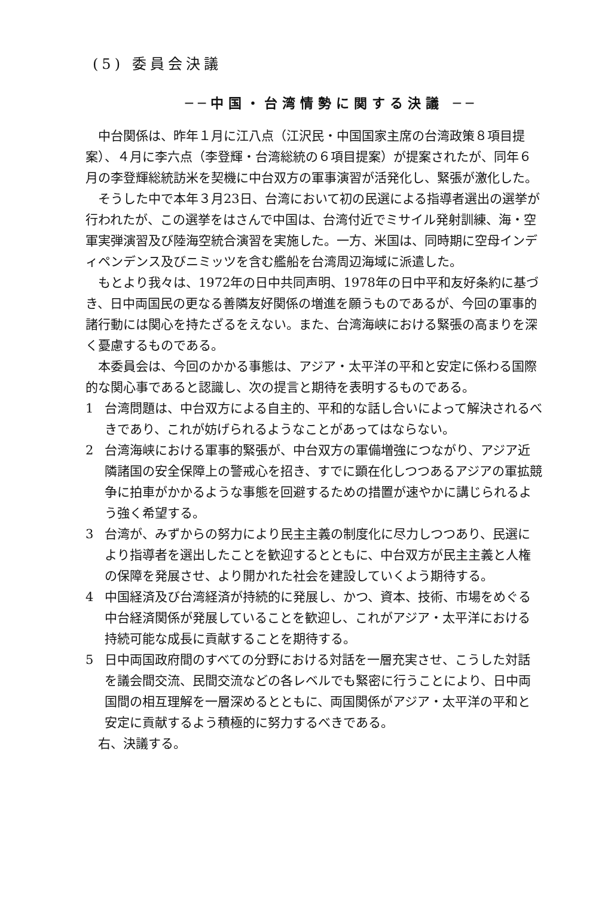(5) 委員会決議
──中国・台湾情勢に関する決議 ──
中台関係は、昨年１月に江八点（江沢民・中国国家主席の台湾政策８項目提案）、４月に李六点（李登輝・台湾総統の６項目提案）が提案されたが、同年６月の李登輝総統訪米を契機に中台双方の軍事演習が活発化し、緊張が激化した。
そうした中で本年３月23日、台湾において初の民選による指導者選出の選挙が行われたが、この選挙をはさんで中国は、台湾付近でミサイル発射訓練、海・空軍実弾演習及び陸海空統合演習を実施した。一方、米国は、同時期に空母インディペンデンス及びニミッツを含む艦船を台湾周辺海域に派遣した。
もとより我々は、1972年の日中共同声明、1978年の日中平和友好条約に基づき、日中両国民の更なる善隣友好関係の増進を願うものであるが、今回の軍事的諸行動には関心を持たざるをえない。また、台湾海峡における緊張の高まりを深く憂慮するものである。
本委員会は、今回のかかる事態は、アジア・太平洋の平和と安定に係わる国際的な関心事であると認識し、次の提言と期待を表明するものである。
1 台湾問題は、中台双方による自主的、平和的な話し合いによって解決されるべきであり、これが妨げられるようなことがあってはならない。
2 台湾海峡における軍事的緊張が、中台双方の軍備増強につながり、アジア近隣諸国の安全保障上の警戒心を招き、すでに顕在化しつつあるアジアの軍拡競争に拍車がかかるような事態を回避するための措置が速やかに講じられるよう強く希望する。
3 台湾が、みずからの努力により民主主義の制度化に尽力しつつあり、民選により指導者を選出したことを歓迎するとともに、中台双方が民主主義と人権の保障を発展させ、より開かれた社会を建設していくよう期待する。
4 中国経済及び台湾経済が持続的に発展し、かつ、資本、技術、市場をめぐる中台経済関係が発展していることを歓迎し、これがアジア・太平洋における持続可能な成長に貢献することを期待する。
5 日中両国政府間のすべての分野における対話を一層充実させ、こうした対話を議会間交流、民間交流などの各レベルでも緊密に行うことにより、日中両国間の相互理解を一層深めるとともに、両国関係がアジア・太平洋の平和と安定に貢献するよう積極的に努力するべきである。
右、決議する。